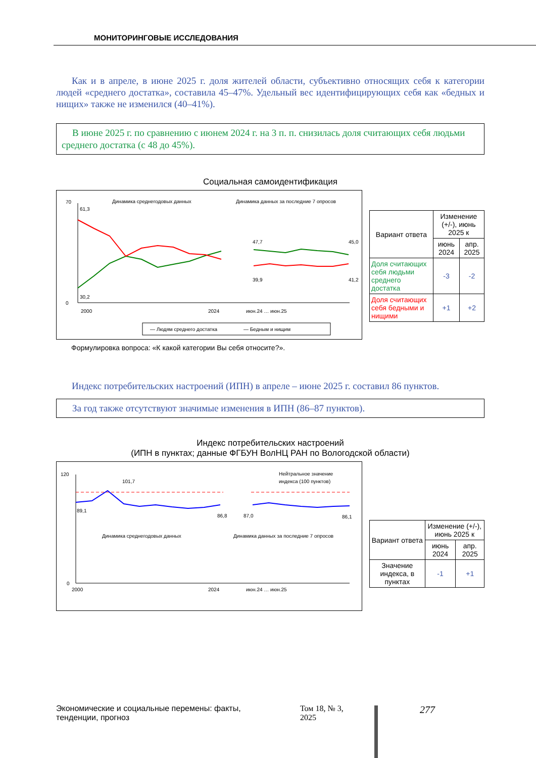МОНИТОРИНГОВЫЕ ИССЛЕДОВАНИЯ
Как и в апреле, в июне 2025 г. доля жителей области, субъективно относящих себя к категории людей «среднего достатка», составила 45–47%. Удельный вес идентифицирующих себя как «бедных и нищих» также не изменился (40–41%).
В июне 2025 г. по сравнению с июнем 2024 г. на 3 п. п. снизилась доля считающих себя людьми среднего достатка (с 48 до 45%).
Социальная самоидентификация
Динамика среднегодовых данных
Динамика данных за последние 7 опросов
70
0
61,3
30,2
47,7
39,9
45,0
41,2
2000
2024
июн.24 … июн.25
— Людям среднего достатка
— Бедным и нищим
| Вариант ответа | Изменение (+/-), июнь 2025 к | |
| | июнь 2024 | апр. 2025 |
| Доля считающих себя людьми среднего достатка | -3 | -2 |
| Доля считающих себя бедными и нищими | +1 | +2 |
Формулировка вопроса: «К какой категории Вы себя относите?».
Индекс потребительских настроений (ИПН) в апреле – июне 2025 г. составил 86 пунктов.
За год также отсутствуют значимые изменения в ИПН (86–87 пунктов).
Индекс потребительских настроений
(ИПН в пунктах; данные ФГБУН ВолНЦ РАН по Вологодской области)
Нейтральное значение
индекса (100 пунктов)
101,7
89,1
86,8
87,0
86,1
Динамика среднегодовых данных
Динамика данных за последние 7 опросов
120
0
2000
2024
июн.24 … июн.25
| Вариант ответа | Изменение (+/-), июнь 2025 к | |
| | июнь 2024 | апр. 2025 |
| Значение индекса, в пунктах | -1 | +1 |
Экономические и социальные перемены: факты, тенденции, прогноз Том 18, № 3, 2025 277